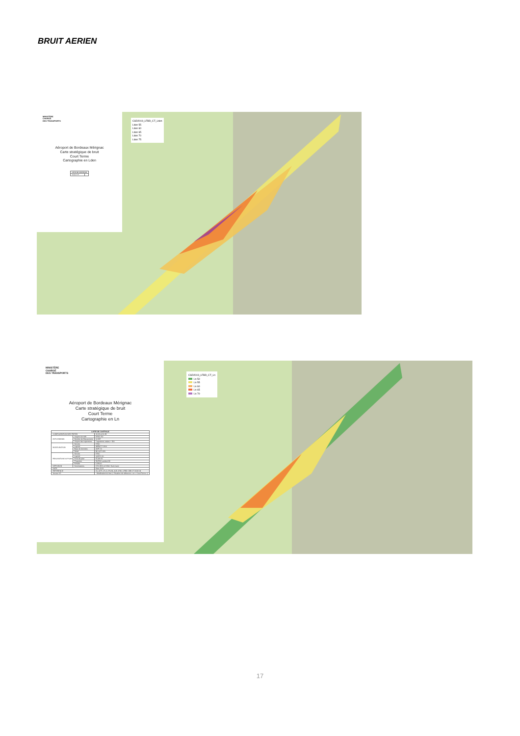BRUIT AERIEN
MINISTÈRE
CHARGÉ
DES TRANSPORTS
Aéroport de Bordeaux Mérignac
Carte stratégique de bruit
Court Terme
Cartographie en Lden
| LISTE DE CONTROLE | |
| --- | --- |
| Version V5 | |
CSD2019_LFBD_CT_Lden
Lden 55
Lden 60
Lden 65
Lden 70
Lden 75
MINISTÈRE
CHARGÉ
DES TRANSPORTS
Aéroport de Bordeaux Mérignac
Carte stratégique de bruit
Court Terme
Cartographie en Ln
| LISTE DE CONTROLE | | |
| --- | --- | --- |
| CONFIGURATION DES PISTES | | 05-23 et 11-29 |
| HYPOTHESES | Origine du trafic | DSAC SO |
| | Nombre de Mouvements | 64 397 |
| | Origine des trajectoires | Trajectoires radars + SIA |
| MODELISATION | Service | STAC |
| | Logiciel | IMPACT 5.36A |
| | Base de données | ANP 2.3 |
| | Relief | BD ALTI IGN |
| REALISATION DU PLAN | Service | STAC |
| | Logiciel | QGIS 3.10 |
| | Fond de plan | SCAN 25 |
| | Projection | RGF93 Lambert 93 |
| | Echelle | 1/25000 |
| DIFFUSION | Destinataires | DTA-SDD et DSAC Sud-Ouest |
| DATE | | Mars 2021 |
| REFERENCE | | 20_0175_V5_D_PLAN_ACE_ENV_LFBD CSB CT 2019 LN |
| Version V5 | | - Modification du titre (« Situation de référence » en « Court Terme ») |
CSD2019_LFBD_CT_Ln
Ln 50
Ln 55
Ln 60
Ln 65
Ln 70
17